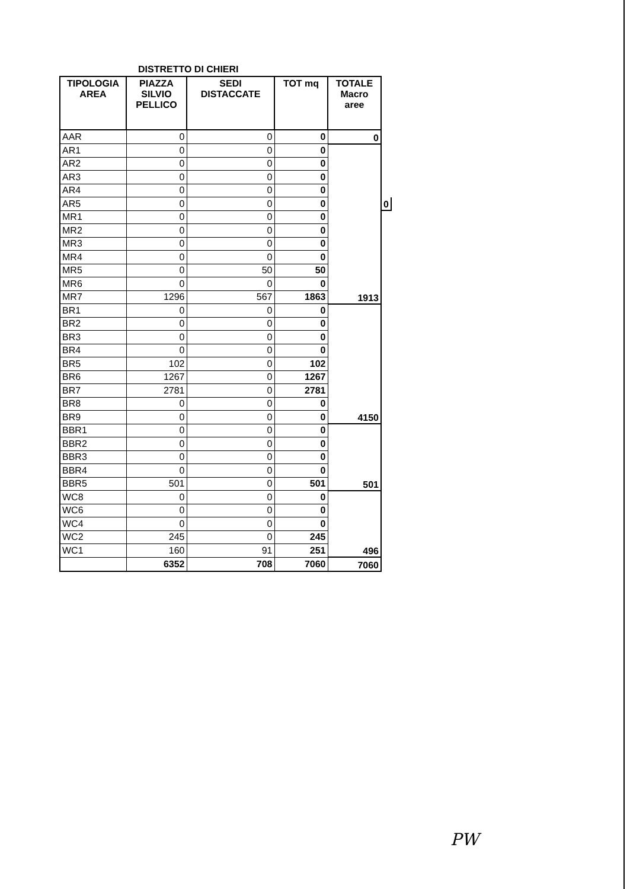DISTRETTO DI CHIERI
| TIPOLOGIA AREA | PIAZZA SILVIO PELLICO | SEDI DISTACCATE | TOT mq | TOTALE Macro aree | |
| --- | --- | --- | --- | --- | --- |
| AAR | 0 | 0 | 0 | 0 | |
| AR1 | 0 | 0 | 0 | | |
| AR2 | 0 | 0 | 0 | | |
| AR3 | 0 | 0 | 0 | | |
| AR4 | 0 | 0 | 0 | | |
| AR5 | 0 | 0 | 0 | | 0 |
| MR1 | 0 | 0 | 0 | | |
| MR2 | 0 | 0 | 0 | | |
| MR3 | 0 | 0 | 0 | | |
| MR4 | 0 | 0 | 0 | | |
| MR5 | 0 | 50 | 50 | | |
| MR6 | 0 | 0 | 0 | | |
| MR7 | 1296 | 567 | 1863 | 1913 | |
| BR1 | 0 | 0 | 0 | | |
| BR2 | 0 | 0 | 0 | | |
| BR3 | 0 | 0 | 0 | | |
| BR4 | 0 | 0 | 0 | | |
| BR5 | 102 | 0 | 102 | | |
| BR6 | 1267 | 0 | 1267 | | |
| BR7 | 2781 | 0 | 2781 | | |
| BR8 | 0 | 0 | 0 | | |
| BR9 | 0 | 0 | 0 | 4150 | |
| BBR1 | 0 | 0 | 0 | | |
| BBR2 | 0 | 0 | 0 | | |
| BBR3 | 0 | 0 | 0 | | |
| BBR4 | 0 | 0 | 0 | | |
| BBR5 | 501 | 0 | 501 | 501 | |
| WC8 | 0 | 0 | 0 | | |
| WC6 | 0 | 0 | 0 | | |
| WC4 | 0 | 0 | 0 | | |
| WC2 | 245 | 0 | 245 | | |
| WC1 | 160 | 91 | 251 | 496 | |
| | 6352 | 708 | 7060 | 7060 | |
PW